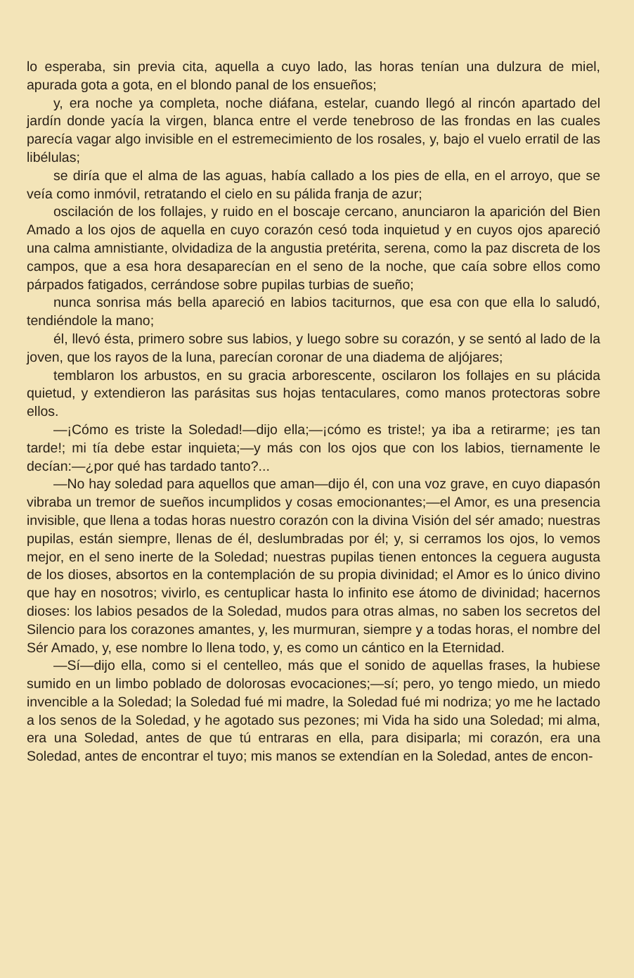lo esperaba, sin previa cita, aquella a cuyo lado, las horas tenían una dulzura de miel, apurada gota a gota, en el blondo panal de los ensueños;
y, era noche ya completa, noche diáfana, estelar, cuando llegó al rincón apartado del jardín donde yacía la virgen, blanca entre el verde tenebroso de las frondas en las cuales parecía vagar algo invisible en el estremecimiento de los rosales, y, bajo el vuelo erratil de las libélulas;
se diría que el alma de las aguas, había callado a los pies de ella, en el arroyo, que se veía como inmóvil, retratando el cielo en su pálida franja de azur;
oscilación de los follajes, y ruido en el boscaje cercano, anunciaron la aparición del Bien Amado a los ojos de aquella en cuyo corazón cesó toda inquietud y en cuyos ojos apareció una calma amnistiante, olvidadiza de la angustia pretérita, serena, como la paz discreta de los campos, que a esa hora desaparecían en el seno de la noche, que caía sobre ellos como párpados fatigados, cerrándose sobre pupilas turbias de sueño;
nunca sonrisa más bella apareció en labios taciturnos, que esa con que ella lo saludó, tendiéndole la mano;
él, llevó ésta, primero sobre sus labios, y luego sobre su corazón, y se sentó al lado de la joven, que los rayos de la luna, parecían coronar de una diadema de aljójares;
temblaron los arbustos, en su gracia arborescente, oscilaron los follajes en su plácida quietud, y extendieron las parásitas sus hojas tentaculares, como manos protectoras sobre ellos.
—¡Cómo es triste la Soledad!—dijo ella;—¡cómo es triste!; ya iba a retirarme; ¡es tan tarde!; mi tía debe estar inquieta;—y más con los ojos que con los labios, tiernamente le decían:—¿por qué has tardado tanto?...
—No hay soledad para aquellos que aman—dijo él, con una voz grave, en cuyo diapasón vibraba un tremor de sueños incumplidos y cosas emocionantes;—el Amor, es una presencia invisible, que llena a todas horas nuestro corazón con la divina Visión del sér amado; nuestras pupilas, están siempre, llenas de él, deslumbradas por él; y, si cerramos los ojos, lo vemos mejor, en el seno inerte de la Soledad; nuestras pupilas tienen entonces la ceguera augusta de los dioses, absortos en la contemplación de su propia divinidad; el Amor es lo único divino que hay en nosotros; vivirlo, es centuplicar hasta lo infinito ese átomo de divinidad; hacernos dioses: los labios pesados de la Soledad, mudos para otras almas, no saben los secretos del Silencio para los corazones amantes, y, les murmuran, siempre y a todas horas, el nombre del Sér Amado, y, ese nombre lo llena todo, y, es como un cántico en la Eternidad.
—Sí—dijo ella, como si el centelleo, más que el sonido de aquellas frases, la hubiese sumido en un limbo poblado de dolorosas evocaciones;—sí; pero, yo tengo miedo, un miedo invencible a la Soledad; la Soledad fué mi madre, la Soledad fué mi nodriza; yo me he lactado a los senos de la Soledad, y he agotado sus pezones; mi Vida ha sido una Soledad; mi alma, era una Soledad, antes de que tú entraras en ella, para disiparla; mi corazón, era una Soledad, antes de encontrar el tuyo; mis manos se extendían en la Soledad, antes de encon-